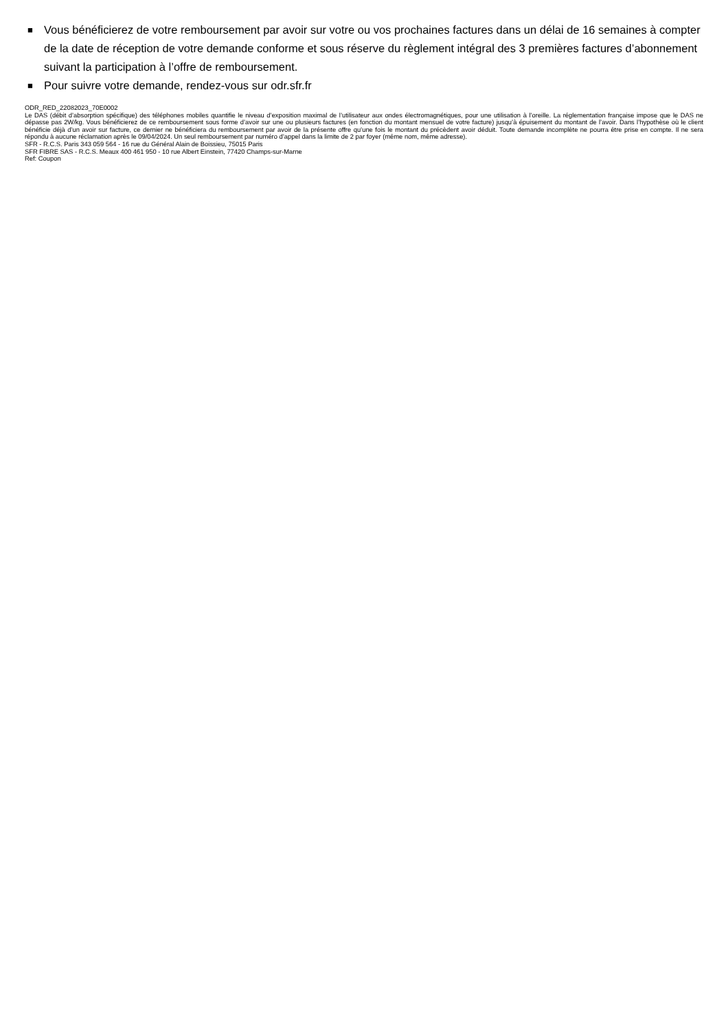■ Vous bénéficierez de votre remboursement par avoir sur votre ou vos prochaines factures dans un délai de 16 semaines à compter de la date de réception de votre demande conforme et sous réserve du règlement intégral des 3 premières factures d’abonnement suivant la participation à l’offre de remboursement.
■ Pour suivre votre demande, rendez-vous sur odr.sfr.fr
ODR_RED_22082023_70E0002
Le DAS (débit d’absorption spécifique) des téléphones mobiles quantifie le niveau d’exposition maximal de l’utilisateur aux ondes électromagnétiques, pour une utilisation à l’oreille. La réglementation française impose que le DAS ne dépasse pas 2W/kg. Vous bénéficierez de ce remboursement sous forme d’avoir sur une ou plusieurs factures (en fonction du montant mensuel de votre facture) jusqu’à épuisement du montant de l’avoir. Dans l’hypothèse où le client bénéficie déjà d’un avoir sur facture, ce dernier ne bénéficiera du remboursement par avoir de la présente offre qu’une fois le montant du précèdent avoir déduit. Toute demande incomplète ne pourra être prise en compte. Il ne sera répondu à aucune réclamation après le 09/04/2024. Un seul remboursement par numéro d’appel dans la limite de 2 par foyer (même nom, même adresse).
SFR - R.C.S. Paris 343 059 564 - 16 rue du Général Alain de Boissieu, 75015 Paris
SFR FIBRE SAS - R.C.S. Meaux 400 461 950 - 10 rue Albert Einstein, 77420 Champs-sur-Marne
Ref: Coupon